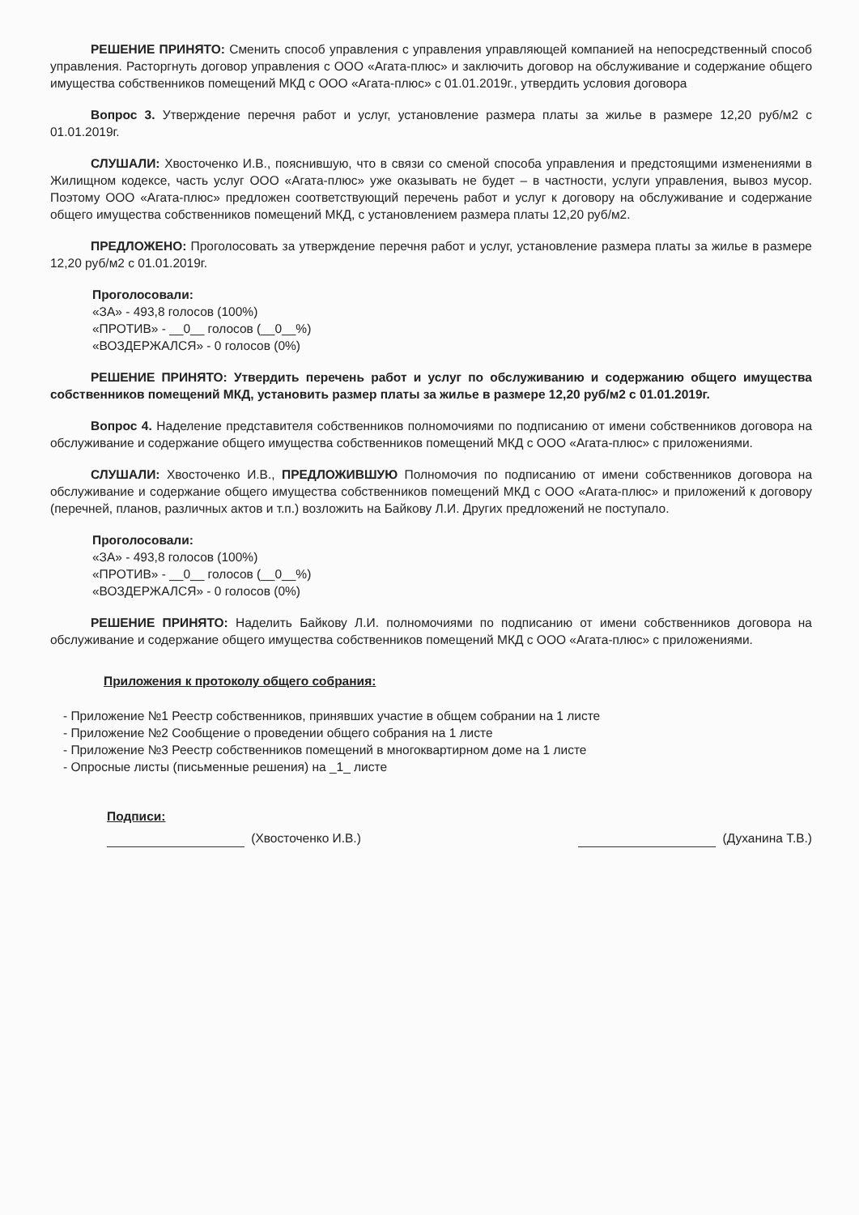РЕШЕНИЕ ПРИНЯТО: Сменить способ управления с управления управляющей компанией на непосредственный способ управления. Расторгнуть договор управления с ООО «Агата-плюс» и заключить договор на обслуживание и содержание общего имущества собственников помещений МКД с ООО «Агата-плюс» с 01.01.2019г., утвердить условия договора
Вопрос 3. Утверждение перечня работ и услуг, установление размера платы за жилье в размере 12,20 руб/м2 с 01.01.2019г.
СЛУШАЛИ: Хвосточенко И.В., пояснившую, что в связи со сменой способа управления и предстоящими изменениями в Жилищном кодексе, часть услуг ООО «Агата-плюс» уже оказывать не будет – в частности, услуги управления, вывоз мусор. Поэтому ООО «Агата-плюс» предложен соответствующий перечень работ и услуг к договору на обслуживание и содержание общего имущества собственников помещений МКД, с установлением размера платы 12,20 руб/м2.
ПРЕДЛОЖЕНО: Проголосовать за утверждение перечня работ и услуг, установление размера платы за жилье в размере 12,20 руб/м2 с 01.01.2019г.
Проголосовали:
«ЗА» - 493,8 голосов (100%)
«ПРОТИВ» - __0__ голосов (__0__%)
«ВОЗДЕРЖАЛСЯ» - 0 голосов (0%)
РЕШЕНИЕ ПРИНЯТО: Утвердить перечень работ и услуг по обслуживанию и содержанию общего имущества собственников помещений МКД, установить размер платы за жилье в размере 12,20 руб/м2 с 01.01.2019г.
Вопрос 4. Наделение представителя собственников полномочиями по подписанию от имени собственников договора на обслуживание и содержание общего имущества собственников помещений МКД с ООО «Агата-плюс» с приложениями.
СЛУШАЛИ: Хвосточенко И.В., ПРЕДЛОЖИВШУЮ Полномочия по подписанию от имени собственников договора на обслуживание и содержание общего имущества собственников помещений МКД с ООО «Агата-плюс» и приложений к договору (перечней, планов, различных актов и т.п.) возложить на Байкову Л.И. Других предложений не поступало.
Проголосовали:
«ЗА» - 493,8 голосов (100%)
«ПРОТИВ» - __0__ голосов (__0__%)
«ВОЗДЕРЖАЛСЯ» - 0 голосов (0%)
РЕШЕНИЕ ПРИНЯТО: Наделить Байкову Л.И. полномочиями по подписанию от имени собственников договора на обслуживание и содержание общего имущества собственников помещений МКД с ООО «Агата-плюс» с приложениями.
Приложения к протоколу общего собрания:
- Приложение №1 Реестр собственников, принявших участие в общем собрании на 1 листе
- Приложение №2 Сообщение о проведении общего собрания на 1 листе
- Приложение №3 Реестр собственников помещений в многоквартирном доме на 1 листе
- Опросные листы (письменные решения) на _1_ листе
Подписи:
(Хвосточенко И.В.) (Духанина Т.В.)